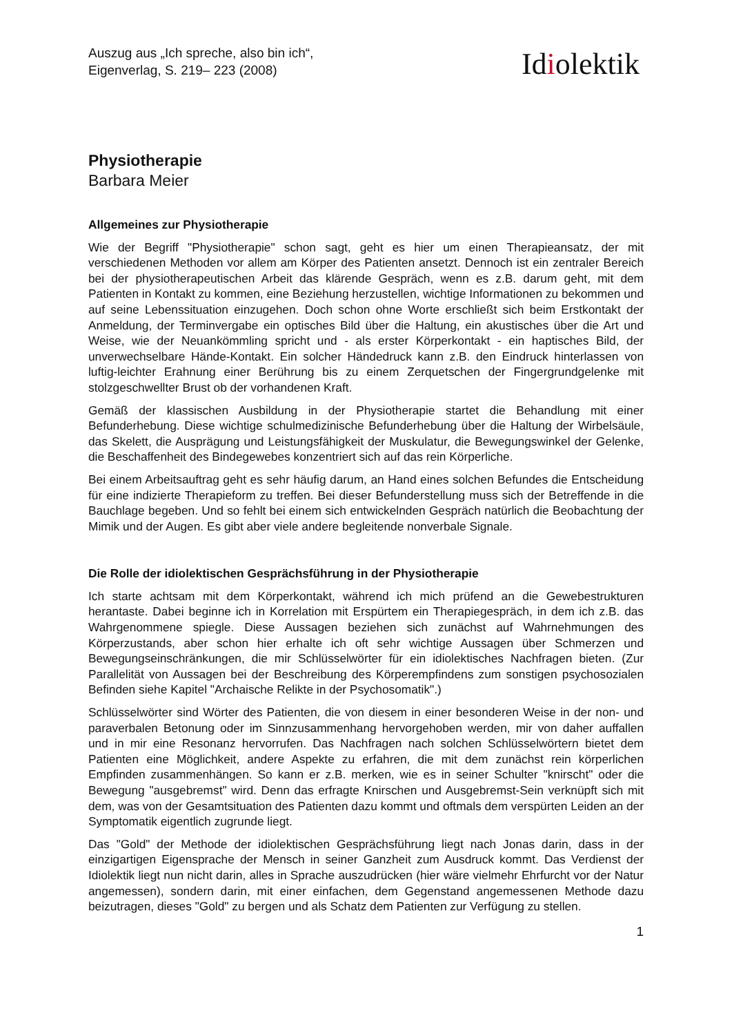Auszug aus „Ich spreche, also bin ich“,
Eigenverlag, S. 219– 223 (2008)
Idiolektik
Physiotherapie
Barbara Meier
Allgemeines zur Physiotherapie
Wie der Begriff "Physiotherapie" schon sagt, geht es hier um einen Therapieansatz, der mit verschiedenen Methoden vor allem am Körper des Patienten ansetzt. Dennoch ist ein zentraler Bereich bei der physiotherapeutischen Arbeit das klärende Gespräch, wenn es z.B. darum geht, mit dem Patienten in Kontakt zu kommen, eine Beziehung herzustellen, wichtige Informationen zu bekommen und auf seine Lebenssituation einzugehen. Doch schon ohne Worte erschließt sich beim Erstkontakt der Anmeldung, der Terminvergabe ein optisches Bild über die Haltung, ein akustisches über die Art und Weise, wie der Neuankömmling spricht und - als erster Körperkontakt - ein haptisches Bild, der unverwechselbare Hände-Kontakt. Ein solcher Händedruck kann z.B. den Eindruck hinterlassen von luftig-leichter Erahnung einer Berührung bis zu einem Zerquetschen der Fingergrundgelenke mit stolzgeschwellter Brust ob der vorhandenen Kraft.
Gemäß der klassischen Ausbildung in der Physiotherapie startet die Behandlung mit einer Befunderhebung. Diese wichtige schulmedizinische Befunderhebung über die Haltung der Wirbelsäule, das Skelett, die Ausprägung und Leistungsfähigkeit der Muskulatur, die Bewegungswinkel der Gelenke, die Beschaffenheit des Bindegewebes konzentriert sich auf das rein Körperliche.
Bei einem Arbeitsauftrag geht es sehr häufig darum, an Hand eines solchen Befundes die Entscheidung für eine indizierte Therapieform zu treffen. Bei dieser Befunderstellung muss sich der Betreffende in die Bauchlage begeben. Und so fehlt bei einem sich entwickelnden Gespräch natürlich die Beobachtung der Mimik und der Augen. Es gibt aber viele andere begleitende nonverbale Signale.
Die Rolle der idiolektischen Gesprächsführung in der Physiotherapie
Ich starte achtsam mit dem Körperkontakt, während ich mich prüfend an die Gewebestrukturen herantaste. Dabei beginne ich in Korrelation mit Erspürtem ein Therapiegespräch, in dem ich z.B. das Wahrgenommene spiegle. Diese Aussagen beziehen sich zunächst auf Wahrnehmungen des Körperzustands, aber schon hier erhalte ich oft sehr wichtige Aussagen über Schmerzen und Bewegungseinschränkungen, die mir Schlüsselwörter für ein idiolektisches Nachfragen bieten. (Zur Parallelität von Aussagen bei der Beschreibung des Körperempfindens zum sonstigen psychosozialen Befinden siehe Kapitel "Archaische Relikte in der Psychosomatik".)
Schlüsselwörter sind Wörter des Patienten, die von diesem in einer besonderen Weise in der non- und paraverbalen Betonung oder im Sinnzusammenhang hervorgehoben werden, mir von daher auffallen und in mir eine Resonanz hervorrufen. Das Nachfragen nach solchen Schlüsselwörtern bietet dem Patienten eine Möglichkeit, andere Aspekte zu erfahren, die mit dem zunächst rein körperlichen Empfinden zusammenhängen. So kann er z.B. merken, wie es in seiner Schulter "knirscht" oder die Bewegung "ausgebremst" wird. Denn das erfragte Knirschen und Ausgebremst-Sein verknüpft sich mit dem, was von der Gesamtsituation des Patienten dazu kommt und oftmals dem verspürten Leiden an der Symptomatik eigentlich zugrunde liegt.
Das "Gold" der Methode der idiolektischen Gesprächsführung liegt nach Jonas darin, dass in der einzigartigen Eigensprache der Mensch in seiner Ganzheit zum Ausdruck kommt. Das Verdienst der Idiolektik liegt nun nicht darin, alles in Sprache auszudrücken (hier wäre vielmehr Ehrfurcht vor der Natur angemessen), sondern darin, mit einer einfachen, dem Gegenstand angemessenen Methode dazu beizutragen, dieses "Gold" zu bergen und als Schatz dem Patienten zur Verfügung zu stellen.
1